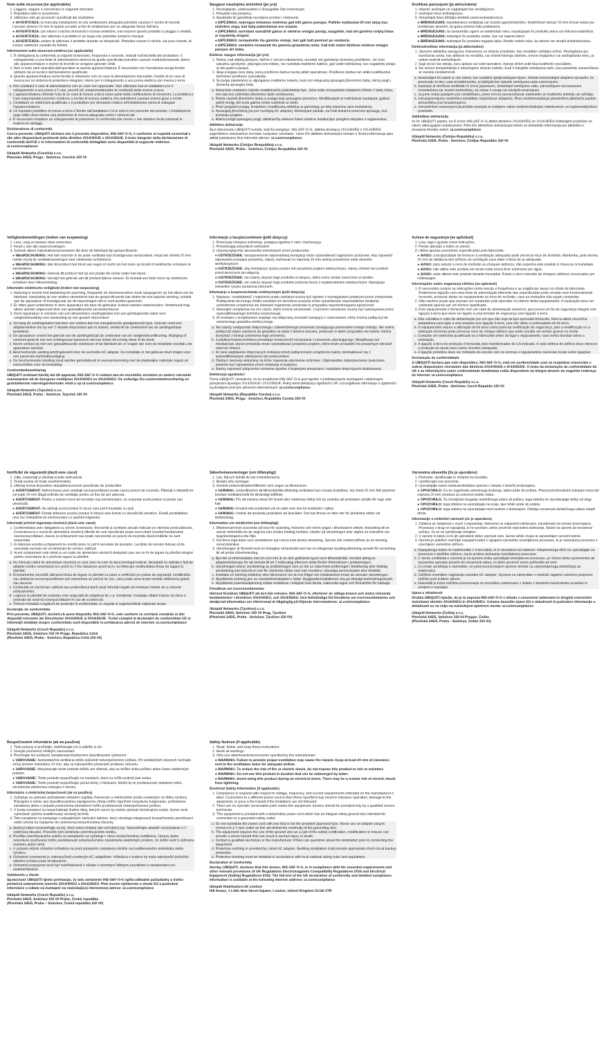Note sulla sicurezza (se applicabile)
1. Leggere, seguire e conservare le seguenti istruzioni.
2. Rispettare tutte le avvertenze.
3. Utilizzare solo gli accessori specificati dal produttore.
● AVVERTENZA: la mancata installazione di una ventilazione adeguata potrebbe causare il rischio di incendi. Lasciare almeno 20 mm di spazio accanto ai fori di ventilazione per un adeguato flusso dell'aria.
● AVVERTENZA: per ridurre il rischio di incendi o scosse elettriche, non esporre questo prodotto a pioggia o umidità.
● AVVERTENZA: non utilizzare il prodotto in un luogo che potrebbe riempirsi d'acqua.
● AVVERTENZA: evitare di utilizzare il prodotto durante un temporale. Potrebbe esserci il rischio, sia pure remoto, di scosse elettriche causate da fulmini.
Informazioni sulla sicurezza elettrica (se applicabile)
1. È obbligatoria la conformità ai requisiti di tensione, frequenza e corrente, indicati sull'etichetta del produttore. Il collegamento a una fonte di alimentazione diversa da quella specificata potrebbe causare malfunzionamenti, danni alle apparecchiature o rischio di incendi se vengono ignorati i limiti.
2. Non vi sono parti riparabili dall'operatore in questa apparecchiatura. È necessario che l'assistenza venga fornita soltanto da un tecnico dell'assistenza qualificato.
3. Questa apparecchiatura viene fornita in dotazione con un cavo di alimentazione staccabile, munito di un cavo di messa per un sistema di protezione integrale, inteso per il collegamento a una presa elettrica con messa a terra.
a. Non sostituire il cavo di alimentazione con un cavo non approvato. Non utilizzare mai un adattatore per il collegamento a una presa a 2 cavi, perché ciò comprometterebbe la continuità della messa a terra.
b. L'apparecchiatura richiede l'uso di un cavo di messa a terra come parte della certificazione di sicurezza. La modifica o l'uso inappropriato possono condurre a rischio di scossa elettrica che potrebbero causare lesioni gravi o morte.
c. Contattare un elettricista qualificato o il produttore per domande relative all'installazione prima di collegare l'apparecchiatura.
d. Un impianto protettivo di messa a terra è fornito dall'adattatore CA in elenco nel presente documento. L'installazione negli edifici deve fornire una protezione di riserva adeguata contro i cortocircuiti.
e. È necessario installare un collegamento di protezione in conformità alle norme e alle direttive locali nazionali in materia di cablaggi.
Dichiarazione di conformità
Con la presente, UBIQUITI dichiara che il presente dispositivo, INS-3AF-O-G, è conforme ai requisiti essenziali e alle altre disposizioni pertinenti delle direttive 2014/30/UE e 2014/35/UE. Il testo integrale della dichiarazione di conformità dell'UE e le informazioni di conformità dettagliate sono disponibili al seguente indirizzo: ui.com/compliance
Ubiquiti Networks (Czechia) s.r.o.
Płzenska 345/5, Praga - Smichov, Czechia 150 00
Saugaus naudojimo atmintinė (jei yra)
1. Perskaitykite, vadovaukitės ir išsaugokite šias instrukcijas.
2. Paisykite visų įspėjimų.
3. Naudokite tik gamintojo nurodytus priedus / reikmenis.
● ĮSPĖJIMAS: neįrengus tinkamos vėdinimo gali kilti gaisro pavojus. Palikite mažiausiai 20 mm tarpą nuo vėdinimo angų, kad būtų pakankamas oro srautas.
● ĮSPĖJIMAS: norėdami sumažinti gaisro ar elektros smūgio pavojų, saugokite, kad ant gaminio nelytų lietus ar nepatektų drėgmė.
● ĮSPĖJIMAS: nenaudokite šio gaminio vietoje, kuri gali būti panirusi po vandeniu.
● ĮSPĖJIMAS: stenkitės nenaudoti šio gaminio griaustinio metu. Gali būti mažai tikėtinas elektros smūgio pavojus dėl žaibo.
Elektros saugos informacija (jei yra)
1. Reikia, kad atitiktų įtampos, dažnio ir srovės reikalavimai, nurodyti ant gamintojo duomenų plokštelės. Jei nėra pakanka aprašyme, prijungus prie kitokio, nei nurodyta maitinimo šaltinio, gali veikti netinkamai, bus sugadinta įranga ar kils gaisro pavojus.
2. Šioje įrangoje nėra dalių, kurių priežiūros darbus turėtų atlikti operatorius. Priežiūros darbus turi atlikti kvalifikuotas techninės priežiūros specialistas.
3. Ši įranga pateikiama su atjungiamu maitinimo kabeliu, kuris turi integruotą apsauginį įžeminimo laidą, skirtą jungti į įžemintą apsauginį lizdą.
a. Nekeiskite maitinimo kabelio neatitinkančiu patvirtintojo tipo. Jokiu būdu nenaudokite adapterio kištuko 2 laidų lizdui, nes taip bus pažeistas įžeminimo laido vientisumas.
b. Reikia naudoti įžeminimo laidą su įranga kaip apsaugine priemone. Modifikuojant ar netinkamai naudojant, galima patirti smūgį, dėl kurio galima rimtai susižeisti ar mirtis.
c. Prieš jungdami įrangą, kreipkitės į kvalifikuotą elektriką ar gamintoją, jei kiltų klausimų apie montavimą.
d. Apsauginį įžeminimą yra per nurodytą AC adapterį. Montuojant pastate, turi būti tinkama rezervinė apsauga, nuo trumpojo jungimo.
e. Būtina įrengti apsauginį jungtį, atitinkančią vietinius šalies elektros instaliacijos įrengimo taisykles ir reglamentus.
Atitikties deklaracija
Šiuo dokumentu UBIQUITI nurodo, kad šis įrenginys, INS-3AF-O-G, atitinka direktyvų 2014/30/ES ir 2014/35/ES pagrindinius reikalavimus bei kitas susijusias nuostatas. Visas ES atitikties deklaracijos tekstas ir išsami informacija apie atitiktį pateikiama šiuo interneto adresu: ui.com/compliance
Ubiquiti Networks (Čekijos Respublika) s.r.o.
Plzeňská 345/5, Praha - Smichov, Čekijos Respublika 150 00
Drošības paziņojumi (ja attiecināms)
1. Izlasiet, ievērojiet un saglabājiet šos norādījumus.
2. Ievērojiet visus brīdinājumus.
3. Izmantojiet tikai ražotāja ieteiktās piereces/piederumus.
● BRĪDINĀJUMS: nepietiekama ventilācija var izraisīt ugunsbīstamību. Nodrošiniet vismaz 20 mm brīvas vietas pie ventilācijas atverēm, lai gaisa plūsma būtu pietiekama.
● BRĪDINĀJUMS: lai samazinātu uguns un elektriskās risku, nepakļaujiet šo produktu lietus vai mitruma iedarbībai.
● BRĪDINĀJUMS: nelietojiet šo produktu vietās, kas var iegrimt ūdenī.
● BRĪDINĀJUMS: nelietojiet šo produktu negaisa laikā. Pastāv neliels risks, ka zibens var izraisīt elektrotriecienu.
Elektrodrošības informācija (ja attiecināms)
1. Jāievēro atbilstība sprieguma, frekvences un strāvas prasībām, kas norādītas ražotāja uzlīmē. Pieslēgšana pie barošanas avota, kas atšķiras no norādītā, var izraisīt kļūmīgu darbību, ierīces bojājumus vai aizdegšanās risku, ja netiek ievēroti ierobežojumi.
2. Šajā ierīcē nav detaļu, kuru apkopi var veikt operators. Apkopi drīkst veikt tikai kvalificēts speciālists.
3. Šis ierīces komplektācijā ir atvienojams strāvas kabelis, kurā ir integrēts zemējuma vads, kas paredzēts savienošanai ar zemētu kontaktrozeti.
a. Neaizstājiet šo kabeli ar citu kabeli, kas neatbilst apstiprinātajam tipam. Nekad neizmantojiet adaptera spraudni, lai pievienotu to divu vadu kontaktrozetei, jo tādējādi tiks izjaukts zemējuma vada savienojums.
b. Saskaņā ar drošības sertifikātu šī ierīce jāpievieno, izmantojot zemējuma vadu, pārveidojumi vai nepareiza izmantošana var izraisīt elektrošoku, kā sekas ir smagi vai nāvējoši ievainojumi.
c. Ja jums rodas jautājumi par uzstādīšanu, pirms ierīces pievienošanas sazinieties ar kvalificētu elektriķi vai ražotāju.
d. Aizsargzemējumu nodrošina norādītais maiņstrāvas adapteris. Ēkas elektroinstalācijai jānodrošina atbilstoša papildu aizsardzība pret īssavienojumu.
e. Aizsardzības savienojumi jāuzstāda saskaņā ar vietējiem valsts elektroinstalācijas noteikumiem un reglamentējošiem prasībām.
Atbilstības deklarācija
Ar šo UBIQUITI paziņo, ka šī ierīce INS-3AF-O-G atbilst direktīvu 2014/30/ES un 2014/35/ES būtiskajām prasībām un citiem attiecīgajiem noteikumiem. Pilns ES atbilstības deklarācijas teksts un detalizēta informācija par atbilstību ir pieejama tīmekļa vietnē: ui.com/compliance
Ubiquiti Networks (Čehijas Republika) s.r.o.
Plzeňská 345/5, Praha - Smichov, Čehijas Republika 150 00
Veiligheidsmeldingen (indien van toepassing)
1. Lees, volg en bewaar deze instructies.
2. Houd u aan alle waarschuwingen.
3. Gebruik alleen hulpstukken/accessoires die door de fabrikant zijn gespecificeerd.
● WAARSCHUWING: Het niet voorzien in de juiste ventilatie kan brandgevaar veroorzaken. Houd ten minste 20 mm ruimte vrij bij de ventilatieopeningen voor voldoende luchtstroom.
● WAARSCHUWING: Stel dit product niet bloot aan regen of vocht om het risico op brand of elektrische schokken te verminderen.
● WAARSCHUWING: Gebruik dit product niet op een plaats die onder water kan lopen.
● WAARSCHUWING: Vermijd het gebruik van dit product tijdens onweer. Er bestaat een klein risico op elektrische schokken door blikseminslag.
Informatie elektrische veiligheid (indien van toepassing)
1. Naleving is vereist met betrekking tot spanning, frequentie en stroomvereisten zoals aangegeven op het etiket van de fabrikant. Aansluiting op een andere stroombron dan de gespecificeerde kan leiden tot een onjuiste werking, schade aan de apparatuur of brandgevaar als de beperkingen niet in acht worden genomen.
2. Er zitten geen onderdelen in deze apparatuur die door de gebruiker kunnen worden onderhouden. Onderhoud mag alleen worden uitgevoerd door een gekwalificeerde servicetechnicus.
3. Deze apparatuur is voorzien van een afneembare voedingskabel met een geïntegreerde kabel voor veiligheidsaarding voor aansluiting op een geaard stopcontact.
a. Vervang de voedingskabel niet door een andere dan het meegeleverde goedgekeurde type. Gebruik nooit een adapterstekker om op een 2-draads stopcontact aan te sluiten, omdat dit de continuïteit van de aardingsdraad tenietdoet.
b. De apparatuur vereist het gebruik van de aardingsdraad als onderdeel van de veiligheidscertificering. Wijziging of verkeerd gebruik kan een schokgevaar opleveren dat kan leiden tot ernstig letsel of de dood.
c. Neem contact op met een gekwalificeerde elektricien of de fabrikant als er vragen zijn over de installatie voordat u de apparatuur aansluit.
d. Beschermende aarding wordt geleverd door de vermelde AC-adapter. De installatie in het gebouw moet zorgen voor een passende kortsluitbeveiliging.
e. De beschermende bonding moet worden geïnstalleerd in overeenstemming met de plaatselijke nationale regels en voorschriften voor de bedrading.
Conformiteitsverklaring
UBIQUITI verklaart hierbij dat dit apparaat, INS-3AF-O-G voldoet aan de essentiële vereisten en andere relevante voorwaarden uit de Europese richtlijnen 2014/30/EU en 2014/35/EU. De volledige EU-conformiteitsverklaring en gedetailleerde nalevingsinformatie vindt u op ui.com/compliance
Ubiquiti Networks (Tsjechië) s.r.o.
Plzeňská 345/5, Praha - Smíchov, Tsjechië 150 00
Informacje o bezpieczeństwie (jeśli dotyczy)
1. Przeczytaj niniejsze instrukcje, postępuj zgodnie z nimi i zachowaj je.
2. Przestrzegaj wszystkich ostrzeżeń.
3. Używaj wyłącznie akcesoriów określonych przez producenta.
● OSTRZEŻENIE: niezapewnienie odpowiedniej wentylacji może spowodować zagrożenie pożarowe. Aby zapewnić odpowiedni przepływ powietrza, należy zachować co najmniej 20 mm wolnej przestrzeni obok otworów wentylacyjnych.
● OSTRZEŻENIE: aby zmniejszyć ryzyko pożaru lub porażenia prądem elektrycznym, należy chronić ten produkt przed deszczem lub wilgocią.
● OSTRZEŻENIE: nie należy używać tego produktu w miejscu, które może zostać zanurzone w wodzie.
● OSTRZEŻENIE: nie należy używać tego produktu podczas burzy z wyładowaniami elektrycznymi. Występuje niewielkie ryzyko porażenia piorunem.
Informacje o bezpieczeństwie elektrycznym (jeśli dotyczy)
1. Napięcie, częstotliwość i natężenie prądu zasilania muszą być zgodne z wymaganiami podanymi przez producenta. Podłączenie do innego źródła zasilania niż określone powyżej może spowodować nieprawidłowe działanie, uszkodzenie urządzenia lub stanowić zagrożenie pożarowe w przypadku nieprzestrzegania ograniczeń.
2. Wewnątrz urządzenia nie ma części, które można serwisować. Czynności serwisowe muszą być wykonywane przez wykwalifikowanego technika serwisowego.
3. W zestawie z urządzeniem znajduje się odłączany przewód zasilający z uziemieniem, który można podłączyć do uziemionego gniazdka elektrycznego.
a. Nie należy zastępować dołączonego i zatwierdzonego przewodu zasilającego przewodem innego rodzaju. Nie wolno podłączać wtyku zasilacza do gniazdka na wtyki z dwoma bolcami, ponieważ w takim przypadku nie będzie można korzystać z funkcji uziemienia tego przewodu.
b. Certyfikat bezpieczeństwa przewiduje konieczność korzystania z przewodu uziemiającego. Modyfikacja lub niewłaściwe użycie przewodu może spowodować porażenie prądem, które może prowadzić do poważnych obrażeń ciała lub śmierci.
c. W razie wątpliwości dotyczących instalacji przed podłączeniem urządzenia należy skontaktować się z wykwalifikowanym elektrykiem lub producentem.
d. Zasilacz sieciowy wskazany na liście zapewnia uziemienie ochronne. Odpowiednie zabezpieczenie zwarciowe powinno być zapewnione przez instalację w budynku.
e. Należy zapewnić połączenie ochronne zgodne z krajowymi przepisami i zasadami dotyczącymi okablowania.
Deklaracja zgodności
Firma UBIQUITI oświadcza, że to urządzenie INS-3AF-O-G jest zgodne z podstawowymi wymogami i właściwymi przepisami dyrektyw 2014/30/UE i 2014/35/UE. Pełny tekst deklaracji zgodności UE i szczegółowe informacje o zgodności są dostępne pod tym adresem internetowym: ui.com/compliance
Ubiquiti Networks (Republika Czeska) s.r.o.
Plzeňská 345/5, Praga - Smichov, Republika Czeska 150 00
Avisos de segurança (se aplicável)
1. Leia, siga e guarde estas instruções.
2. Preste atenção a todos os avisos.
3. Utilize apenas acessórios especificados pelo fabricante.
● AVISO: a incapacidade de fornecer a ventilação adequada pode provocar risco de incêndio. Mantenha, pelo menos, 20 mm de distância dos orifícios de ventilação para obter o fluxo de ar adequado.
● AVISO: para reduzir o risco de incêndio ou choques elétricos, não exponha este produto à chuva ou à humidade.
● AVISO: não utilize este produto em locais onde possa ficar submerso por água.
● AVISO: evite utilizar este produto durante trovoadas. Existe o risco reduzido de choques elétricos provocados por relâmpagos.
Informações sobre segurança elétrica (se aplicável)
1. É necessário cumprir as indicações sobre tensão e frequência e as exigências atuais no rótulo do fabricante. Estabelecer ligação com uma fonte de alimentação diferente das especificadas pode resultar num funcionamento incorreto, provocar danos no equipamento ou risco de incêndio, caso as restrições não sejam cumpridas.
2. Não existem peças que possam ser reparadas pelo operador no interior deste equipamento. A reparação deve ser realizada apenas por um técnico qualificado.
3. Este equipamento é fornecido com um cabo de alimentação amovível, que possui um fio de segurança integral com ligação à terra que deve ser ligado a uma tomada de segurança com ligação à terra.
a. Não substitua o cabo de alimentação por um que não seja do tipo aprovado fornecido. Nunca utilize uma ficha adaptadora para ligar a uma tomada sem ligação à terra, pois isto afeta a continuidade do fio terra.
b. O equipamento requer a utilização do fio terra como parte da certificação de segurança, pois a modificação ou a utilização incorreta pode provocar risco de choque elétrico que pode resultar em lesões graves ou morte.
c. Contacte um eletricista qualificado ou o fabricante antes de ligar o equipamento, caso tenha dúvidas sobre a instalação.
d. A ligação à terra de proteção é fornecida pelo transformador de CA indicado. A rede elétrica do edifício deve oferecer a proteção de apoio para curtos-circuitos adequada.
e. A ligação protetora deve ser instalada de acordo com as normas e regulamentos nacionais locais sobre ligações.
Declaração de conformidade
A UBIQUITI declara que este dispositivo, INS-3AF-O-G, está em conformidade com os requisitos essenciais e outras disposições relevantes das diretivas 2014/30/UE e 2014/35/UE. O texto da declaração de conformidade da UE e as informações sobre conformidade detalhadas estão disponíveis na íntegra através do seguinte endereço de Internet: ui.com/compliance
Ubiquiti Networks (Czech Republic) s.r.o.
Plzeňská 345/5, Praha - Smíchov, Czech Republic 150 00
Notificări de siguranță (dacă este cazul)
1. Citiți, respectați și păstrați aceste instrucțiuni.
2. Țineți seama de toate avertismentele.
3. Utilizați numai dispozitive atașabile/accesorii specificate de producător.
● AVERTISMENT: Nefurnizarea unei ventilații corespunzătoare poate cauza pericol de incendiu. Păstrați o distanță de cel puțin 20 mm lângă orificiile de ventilație pentru un flux de aer adecvat.
● AVERTISMENT: Pentru a reduce riscul de incendiu sau electrocutare, nu expuneți acest produs la ploaie sau umezeală.
● AVERTISMENT: Nu utilizați acest produs în locuri care pot fi inundate cu apă.
● AVERTISMENT: Evitați utilizarea acestui produs în timpul unei furtuni cu descărcări electrice. Există posibilitatea unui risc îndepărtat de electrocutare cu ajutorul fulgerelor.
Informații privind siguranța electrică (dacă este cazul)
1. Conformitatea este obligatorie cu privire la tensiune, frecvență și cerințele actuale indicate pe eticheta producătorului. Conectarea la o sursă de alimentare electrică diferită de cele specificate poate avea drept rezultat funcționarea necorespunzătoare, daune la echipament sau poate reprezenta un pericol de incendiu dacă limitările nu sunt respectate.
2. În interiorul acestui echipament nu există piese ce pot fi servisate de operator. Lucrările de service trebuie să fie executate exclusiv de un tehnician de service calificat.
3. Acest echipament este dotat cu un cablu de alimentare electrică detașabil care are un fir de legare la pământ integral pentru conectarea la o priză de legare la pământ.
a. Nu înlocuiți cablul de alimentare electrică cu unul care nu este de tipul omologat indicat. Niciodată nu utilizați o fișă de adaptor pentru conectarea la o priză cu 2 fire deoarece acest lucru va întrerupe continuitatea firului de legare la pământ.
b. Echipamentul necesită utilizarea firului de legare la pământ ca parte a certificării pe partea de siguranță; modificările sau utilizarea necorespunzătoare pot reprezenta un pericol de șoc, care poate avea drept rezultat vătămarea gravă sau decesul.
c. Contactați un electrician calificat sau producătorul dacă aveți întrebări legate de instalare înainte de a conecta echipamentul.
d. Legarea la pământ de protecție este asigurată de adaptorul de c.a. menționat. Instalația clădirii trebuie să ofere o protecție de rezervă corespunzătoare în caz de scurtcircuit.
e. Trebuie instalată o legătură de protecție în conformitate cu regulile și reglementările naționale locale.
Declarație de conformitate
Prin prezenta, UBIQUITI, declară că acest dispozitiv, INS-3AF-O-G, este conform cu cerințele esențiale și alte dispoziții relevante ale Directivelor 2014/30/UE și 2014/35/UE. Textul complet al declarației de conformitate UE și informații detaliate despre conformitate sunt disponibile la următoarea adresă de internet: ui.com/compliance
Ubiquiti Networks (Czech Republic) s.r.o.
Plzeňská 345/5, Smíchov 150 00 Praga, Republica Cehă
(Plzeňská 345/5, Praha - Smíchov, Republica Cehă 150 00)
Säkerhetsanvisningar (om tillämpligt)
1. Läs, följ och behåll de här instruktionerna.
2. Beakta alla varningar.
3. Använd endast tillsatser/tillbehör som anges av tillverkaren.
● VARNING: Underlåtenhet att tillhandahålla tillräcklig ventilation kan orsaka brandfara. Ha minst 20 mm fritt utrymme bredvid ventilationshål för tillräckligt luftflöde.
● VARNING: För att minska risken för brand eller elektriska stötar bör du undvika att produkten utsätts för regn eller fukt.
● VARNING: Använd inte produkten på en plats som kan bli nedsänkt i vatten.
● VARNING: Undvik att använda produkten vid åskväder. Det kan finnas en liten risk för elektriska stötar vid blixtnedslag.
Information om elsäkerhet (om tillämpligt)
1. Efterlevnad med avseende på krav för spänning, frekvens och ström anges i tillverkarens etikett. Anslutning till en annan strömkälla än de angivna kan orsaka felaktig funktion, skador på utrustningen eller utgöra en brandrisk om begränsningarna inte följs.
2. Det finns inga delar som användaren kan serva inuti denna utrustning. Service bör endast utföras av en behörig servicetekniker.
3. Utrustningen är försedd med en löstagbar strömsladd som har en integrerad skyddsjordledning avsedd för anslutning till ett jordat säkerhetsuttag.
a. Byt inte ut strömsladden mot en som inte är av den godkända typen som tillhandahålls. Använd aldrig en adapterstickpropp för att ansluta till ett 2-trådsuttag eftersom detta förstör förbindelsen i jordledningen.
b. Utrustningen kräver användning av jordledningen som en del av säkerhetscertifieringen. Modifiering eller felaktig användning kan leda till en risk för elektriska stötar som kan resultera i allvarliga personskador eller dödsfall.
c. Kontakta en behörig elektriker eller tillverkaren om du har frågor om installationen innan du ansluter utrustningen.
d. Skyddande jordning ges av växelströmsadaptern i listan. Byggnadsinstallationen ska ge lämpligt kortslutningsskydd.
e. Skyddande potentialutjämning måste installeras i enlighet med lokala, nationella regler och föreskrifter för kablage.
Försäkran om överensstämmelse
Härmed försäkrar UBIQUITI att den här enheten, INS-3AF-O-G, efterlever de viktiga kraven och andra relevanta bestämmelser i direktiven 2014/30/EU, och 2014/35/EU. Den fullständiga EU-försäkran om överensstämmelse och detaljerad information om efterlevnad är tillgänglig på följande internetadress: ui.com/compliance
Ubiquiti Networks (Tjeckien) s.r.o.
Plzenská 345/5, Smichov 150 00 Prag, Tjeckien
(Plzeňská 345/5, Praha - Smíchov, Tjeckien 150 00)
Varnostna obvestila (če je uporabno)
1. Preberite, upoštevajte in shranite ta navodila.
2. Upoštevajte vsa opozorila.
3. Uporabljajte samo nastavke/dodatno opremo v skladu z določili proizvajalca.
● OPOZORILO: Če ne zagotovite ustreznega zračenja, lahko pride do požara. Pred prezračevalnimi luknjami mora biti najmanj 20 mm prostora za ustrezen pretok zraka.
● OPOZORILO: Za zmanjšate tveganje električnega udara ali požara, tega izdelka ne izpostavljajte dežju ali vlagi.
● OPOZORILO: tega izdelka ne uporabljajte na kraju, kjer lahko pride do poplav.
● OPOZORILO: tega izdelka ne uporabljajte med nevihto z bliskanjem. Obstaja nevarnost električnega udara zaradi strele.
Informacije o električni varnosti (če je uporabno)
1. Zahteva se skladnost v zvezi z napetostjo, frekvenco in veljavnimi zahtevami, navedenimi na oznaki proizvajalca. Povezava v drug vir napajanja, ki ni naveden, lahko povzroči nepravilno delovanje, škodo na opremi ali nevarnost požara, če se ne upoštevajo omejitve.
2. V opremi ni delov, ki bi jih uporabnik lahko popravil sam. Servis lahko izvaja le usposobljen servisni tehnik.
3. Opremi je priložen snemljivi napajalni kabel z vgrajeno varnostno ozemljitveno povezavo, ki je namenjena povezavi z ozemljeno varnostno vtičnico.
a. Napajalnega kabla ne nadomestite z vrsto kabla, ki ni navedena kot odobren. Adapterskega vtiča ne uporabljajte za povezavo z dvožilno vtičnico, saj to prekine delovanje ozemljitvene povezave.
b. V okviru certifikata o varnosti je za opremo treba uporabljati ozemljitveno povezavo, pri čemer lahko sprememba ali nepravilna uporaba privede do nevarnosti udara, ki lahko povzroči resno poškodbo ali smrt.
c. Če imate vprašanja o namestitvi, se pred povezovanjem opreme obrnite na usposobljenega električarja ali izdelovalca.
d. Zaščitno ozemljitev zagotavlja naveden AC-adapter. Oprema za namestitev v stavbah zagotovi ustrezno podporno zaščito pred kratkim stikom.
e. Namestiti je treba zaščitno povezovanje za izenačitev potencialov v skladu z lokalnimi nacionalnimi pravilniki in predpisi o napeljavi.
Izjava o skladnosti
Družba UBIQUITI izjavlja, da je ta naprava INS-3AF-O-G v skladu z osnovnimi zahtevami in drugimi ustreznimi določbami direktiv 2014/30/EU in 2014/35/EU. Celotno besedilo izjave EU o skladnosti in podrobne informacije o skladnosti so na voljo na naslednjem spletnem mestu: ui.com/compliance
Ubiquiti Networks (Češka) s.r.o.
Plzeňská 345/5, Smichov 150 00 Prague, Češka
(Plzeňská 345/5, Praha - Smíchov, Češka 150 00)
Bezpečnostné informácie (ak sa používa)
1. Tieto pokyny si prečítajte, dodržiavajte ich a odložte si ich.
2. Venujte pozornosť všetkým varovaniam.
3. Používajte len prídavné zariadenia/príslušenstvo špecifikované výrobcom.
● VAROVANIE: Nedostatočná ventilácia môže spôsobiť nebezpečenstvo požiaru. Pri ventilačných otvoroch nechajte voľný priestor minimálne 20 mm, aby sa zabezpečilo primerané prúdenie vzduchu.
● VAROVANIE: Nevystavujte tento produkt dažďu ani vlhkosti, aby sa znížilo riziko požiaru alebo úrazu elektrickým prúdom.
● VAROVANIE: Tento produkt nepoužívajte na miestach, ktoré sa môžu ocitnúť pod vodou.
● VAROVANIE: Tento produkt nepoužívajte počas búrky s bleskami. Mohlo by to predstavovať vzdialené riziko zasiahnutia elektrickou energiou z blesku.
Informácie o elektrickej bezpečnosti (ak sa používa)
1. Vyžaduje sa splnenie požiadaviek ohľadom napätia, frekvencie a elektrického prúdu uvedených na štítku výrobcu. Pripojenie k inému ako špecifikovanému napájaciemu zdroju môže zapríčiniť nesprávne fungovanie, poškodenie zariadenia alebo v prípade prekročenia obmedzení môže predstavovať nebezpečenstvo požiaru.
2. V tomto zariadení sa nenachádzajú žiadne diely, ktorých servis by mohla vykonať obsluhujúca osoba. Servis smie vykonávať výlučne kvalifikovaný servisný technik.
3. Toto zariadenie sa poskytuje s odpojiteľným sieťovým káblom, ktorý obsahuje integrovaný bezpečnostný uzemňovací vodič určený na zapojenie do uzemnenej bezpečnostnej zásuvky.
a. Sieťový kábel nevymieňajte za iný, ktorý nebol dodaný ako schválený typ. Nepoužívajte adaptér na pripojenie k 2-vodičovej zásuvke. Prerušíte tým kontinuitu uzemňovacieho vodiča.
b. Použitie uzemňovacieho vodiča so zariadením sa vyžaduje v rámci bezpečnostnej certifikácie. Úpravy alebo nesprávne používanie môžu predstavovať nebezpečenstvo zasiahnutia elektrickým prúdom, čo môže viesť k vážnemu zraneniu alebo smrti.
c. V prípade otázok ohľadom inštalácie sa pred pripojením zariadenia obráťte na kvalifikovaného elektrikára alebo výrobcu.
d. Ochranné uzemnenie je zabezpečené uvedeným AC adaptérom. Inštalácia v budove by mala zabezpečiť príslušnú záložnú ochranu pred skratovaním.
e. Ochranné prepojenie musí byť nainštalované v súlade s miestnymi štátnymi pravidlami a nariadeniami pre elektroinštalácie.
Vyhlásenie o zhode
Spoločnosť UBIQUITI týmto prehlasuje, že toto zariadenie INS-3AF-O-G spĺňa základné požiadavky a ďalšie príslušné ustanovenia smerníc 2014/30/EÚ a 2014/35/EÚ. Plné znenie vyhlásenia o zhode EÚ a podrobné informácie o súlade sú dostupné na nasledujúcej internetovej adrese: ui.com/compliance
Ubiquiti Networks (Czech Republic) s.r.o.
Plzeňská 345/5, Smíchov 150 00 Praha, Česká republika
(Plzeňská 345/5, Praha – Smíchov, Česká republika 150 00)
Safety Notices (if applicable)
1. Read, follow, and keep these instructions.
2. Heed all warnings.
3. Only use attachments/accessories specified by the manufacturer.
● WARNING: Failure to provide proper ventilation may cause fire hazard. Keep at least 20 mm of clearance next to the ventilation holes for adequate airflow.
● WARNING: To reduce the risk of fire or electric shock, do not expose this product to rain or moisture.
● WARNING: Do not use this product in location that can be submerged by water.
● WARNING: Avoid using this product during an electrical storm. There may be a remote risk of electric shock from lightning.
Electrical Safety Information (if applicable)
1. Compliance is required with respect to voltage, frequency, and current requirements indicated on the manufacturer's label. Connection to a different power source than those specified may result in improper operation, damage to the equipment, or pose a fire hazard if the limitations are not followed.
2. There are no operator serviceable parts inside this equipment. Service should be provided only by a qualified service technician.
3. This equipment is provided with a detachable power cord which has an integral safety ground wire intended for connection to a grounded safety outlet.
a. Do not substitute the power cord with one that is not the provided approved type. Never use an adapter plug to connect to a 2-wire outlet as this will defeat the continuity of the grounding wire.
b. The equipment requires the use of the ground wire as a part of the safety certification, modification or misuse can provide a shock hazard that can result in serious injury or death.
c. Contact a qualified electrician or the manufacturer if there are questions about the installation prior to connecting the equipment.
d. Protective earthing is provided by Listed AC adapter. Building installation shall provide appropriate short-circuit backup protection.
e. Protective bonding must be installed in accordance with local national wiring rules and regulations.
Declaration of Conformity
Hereby, UBIQUITI, declares that this device, INS-3AF-O-G, is in compliance with the essential requirements and other relevant provisions of UK Regulations Electromagnetic Compatibility Regulations 2016 and Electrical Equipment (Safety) Regulations 2016. The full text of the UK declaration of conformity and detailed compliance information is available at the following internet address: ui.com/compliance
Ubiquiti Distribution UK Limited
Hill House, 1 Little New Street Square, London, United Kingdom EC4A 3TR